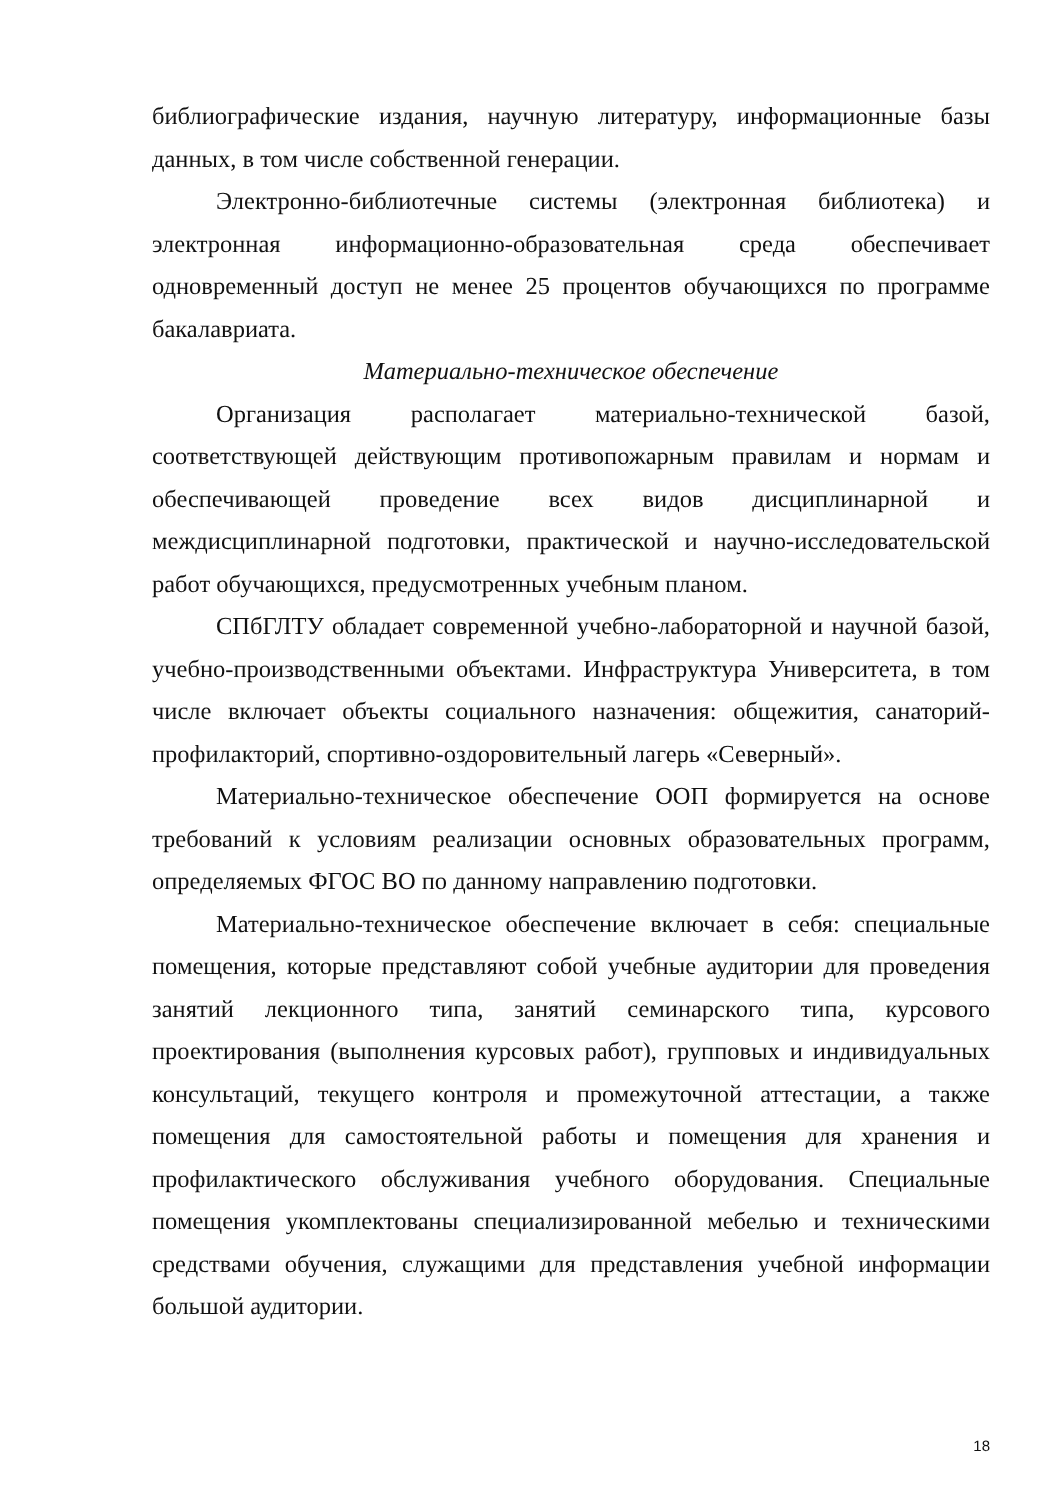библиографические издания, научную литературу, информационные базы данных, в том числе собственной генерации.
Электронно-библиотечные системы (электронная библиотека) и электронная информационно-образовательная среда обеспечивает одновременный доступ не менее 25 процентов обучающихся по программе бакалавриата.
Материально-техническое обеспечение
Организация располагает материально-технической базой, соответствующей действующим противопожарным правилам и нормам и обеспечивающей проведение всех видов дисциплинарной и междисциплинарной подготовки, практической и научно-исследовательской работ обучающихся, предусмотренных учебным планом.
СПбГЛТУ обладает современной учебно-лабораторной и научной базой, учебно-производственными объектами. Инфраструктура Университета, в том числе включает объекты социального назначения: общежития, санаторий-профилакторий, спортивно-оздоровительный лагерь «Северный».
Материально-техническое обеспечение ООП формируется на основе требований к условиям реализации основных образовательных программ, определяемых ФГОС ВО по данному направлению подготовки.
Материально-техническое обеспечение включает в себя: специальные помещения, которые представляют собой учебные аудитории для проведения занятий лекционного типа, занятий семинарского типа, курсового проектирования (выполнения курсовых работ), групповых и индивидуальных консультаций, текущего контроля и промежуточной аттестации, а также помещения для самостоятельной работы и помещения для хранения и профилактического обслуживания учебного оборудования. Специальные помещения укомплектованы специализированной мебелью и техническими средствами обучения, служащими для представления учебной информации большой аудитории.
18